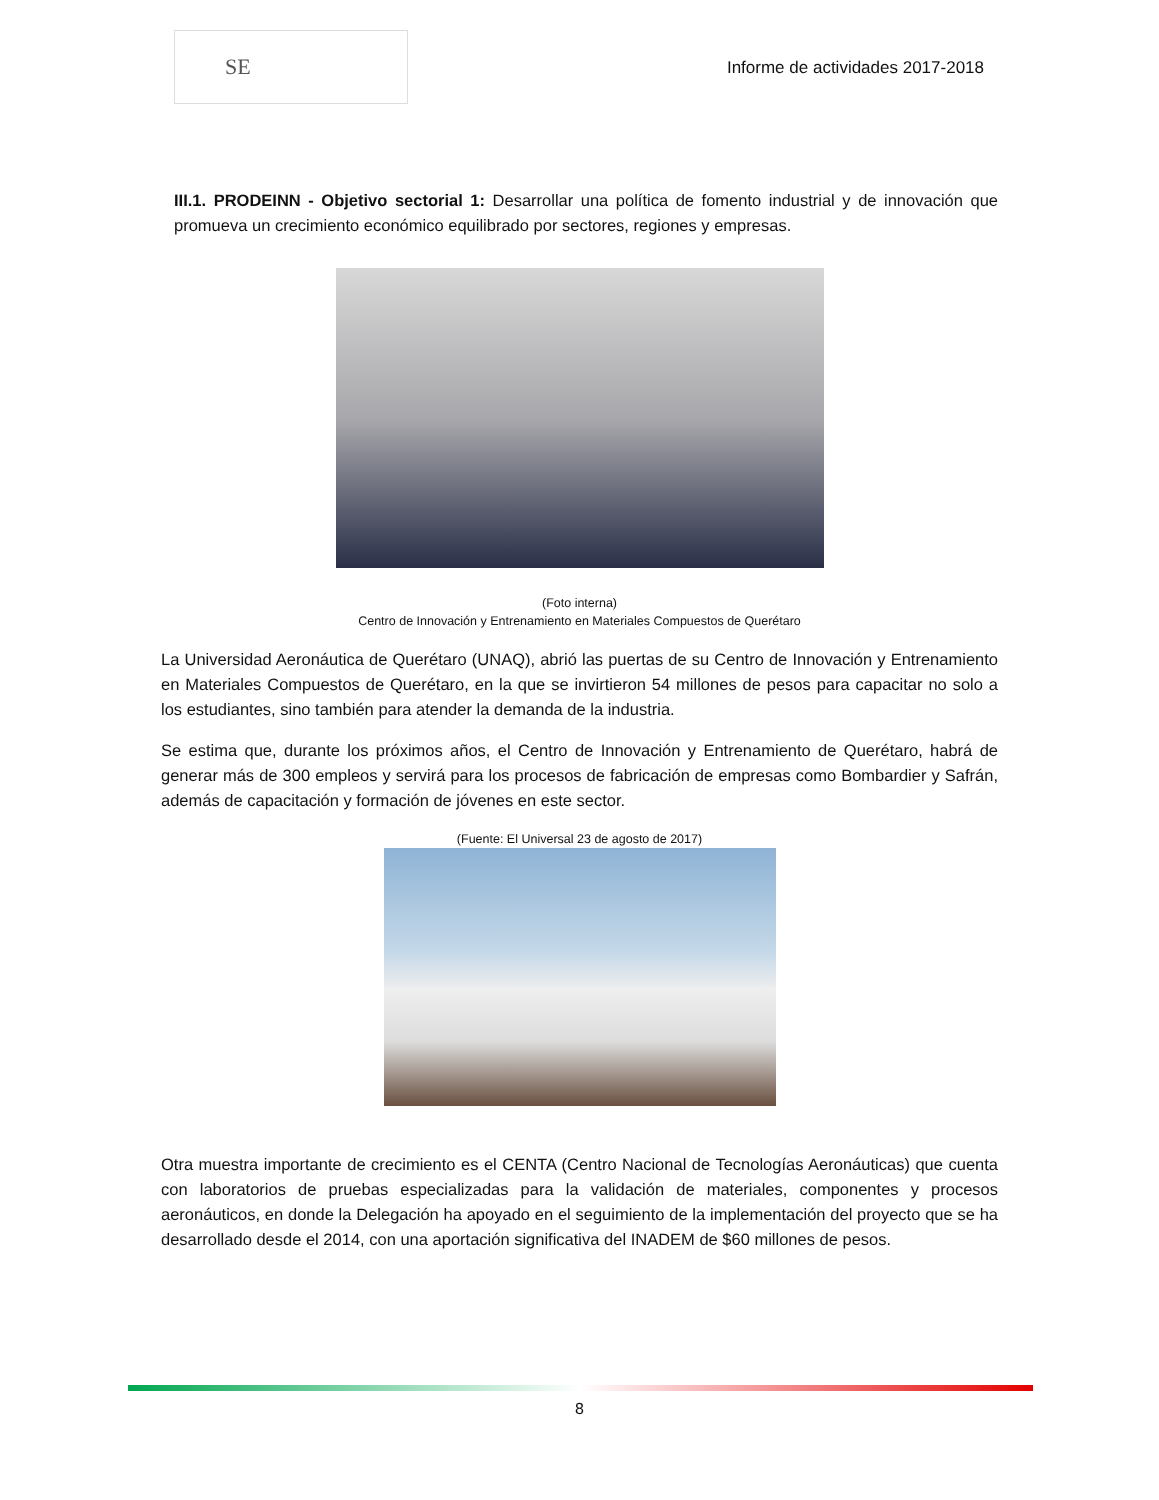SE
Informe de actividades 2017-2018
III.1. PRODEINN - Objetivo sectorial 1: Desarrollar una política de fomento industrial y de innovación que promueva un crecimiento económico equilibrado por sectores, regiones y empresas.
(Foto interna)
Centro de Innovación y Entrenamiento en Materiales Compuestos de Querétaro
La Universidad Aeronáutica de Querétaro (UNAQ), abrió las puertas de su Centro de Innovación y Entrenamiento en Materiales Compuestos de Querétaro, en la que se invirtieron 54 millones de pesos para capacitar no solo a los estudiantes, sino también para atender la demanda de la industria.
Se estima que, durante los próximos años, el Centro de Innovación y Entrenamiento de Querétaro, habrá de generar más de 300 empleos y servirá para los procesos de fabricación de empresas como Bombardier y Safrán, además de capacitación y formación de jóvenes en este sector.
(Fuente: El Universal 23 de agosto de 2017)
Otra muestra importante de crecimiento es el CENTA (Centro Nacional de Tecnologías Aeronáuticas) que cuenta con laboratorios de pruebas especializadas para la validación de materiales, componentes y procesos aeronáuticos, en donde la Delegación ha apoyado en el seguimiento de la implementación del proyecto que se ha desarrollado desde el 2014, con una aportación significativa del INADEM de $60 millones de pesos.
8